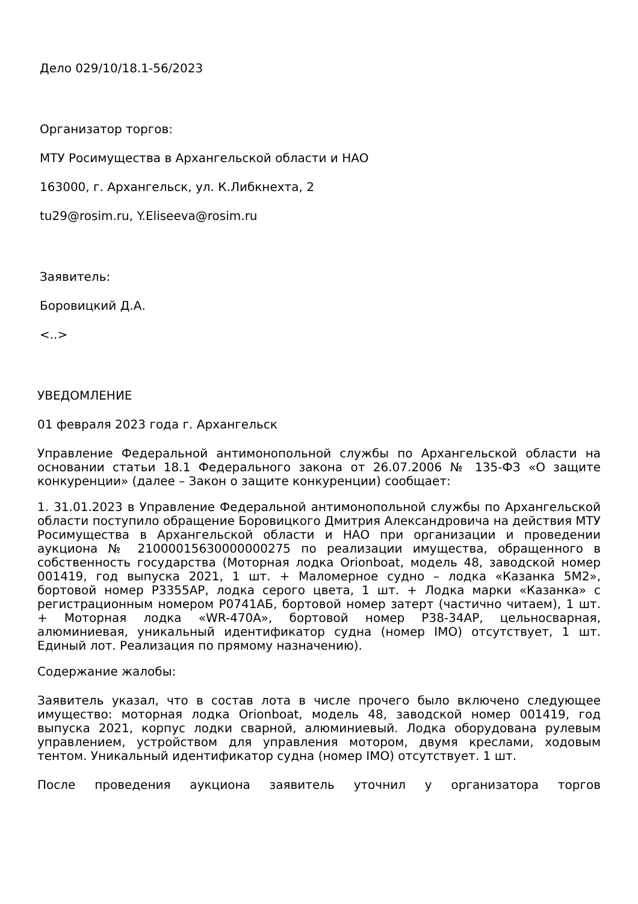Дело 029/10/18.1-56/2023
Организатор торгов:
МТУ Росимущества в Архангельской области и НАО
163000, г. Архангельск, ул. К.Либкнехта, 2
tu29@rosim.ru, Y.Eliseeva@rosim.ru
Заявитель:
Боровицкий Д.А.
<..>
УВЕДОМЛЕНИЕ
01 февраля 2023 года г. Архангельск
Управление Федеральной антимонопольной службы по Архангельской области на основании статьи 18.1 Федерального закона от 26.07.2006 № 135-ФЗ «О защите конкуренции» (далее – Закон о защите конкуренции) сообщает:
1. 31.01.2023 в Управление Федеральной антимонопольной службы по Архангельской области поступило обращение Боровицкого Дмитрия Александровича на действия МТУ Росимущества в Архангельской области и НАО при организации и проведении аукциона № 21000015630000000275 по реализации имущества, обращенного в собственность государства (Моторная лодка Orionboat, модель 48, заводской номер 001419, год выпуска 2021, 1 шт. + Маломерное судно – лодка «Казанка 5М2», бортовой номер Р3355АР, лодка серого цвета, 1 шт. + Лодка марки «Казанка» с регистрационным номером Р0741АБ, бортовой номер затерт (частично читаем), 1 шт. + Моторная лодка «WR-470A», бортовой номер Р38-34АР, цельносварная, алюминиевая, уникальный идентификатор судна (номер IMO) отсутствует, 1 шт. Единый лот. Реализация по прямому назначению).
Содержание жалобы:
Заявитель указал, что в состав лота в числе прочего было включено следующее имущество: моторная лодка Orionboat, модель 48, заводской номер 001419, год выпуска 2021, корпус лодки сварной, алюминиевый. Лодка оборудована рулевым управлением, устройством для управления мотором, двумя креслами, ходовым тентом. Уникальный идентификатор судна (номер IMO) отсутствует. 1 шт.
После проведения аукциона заявитель уточнил у организатора торгов